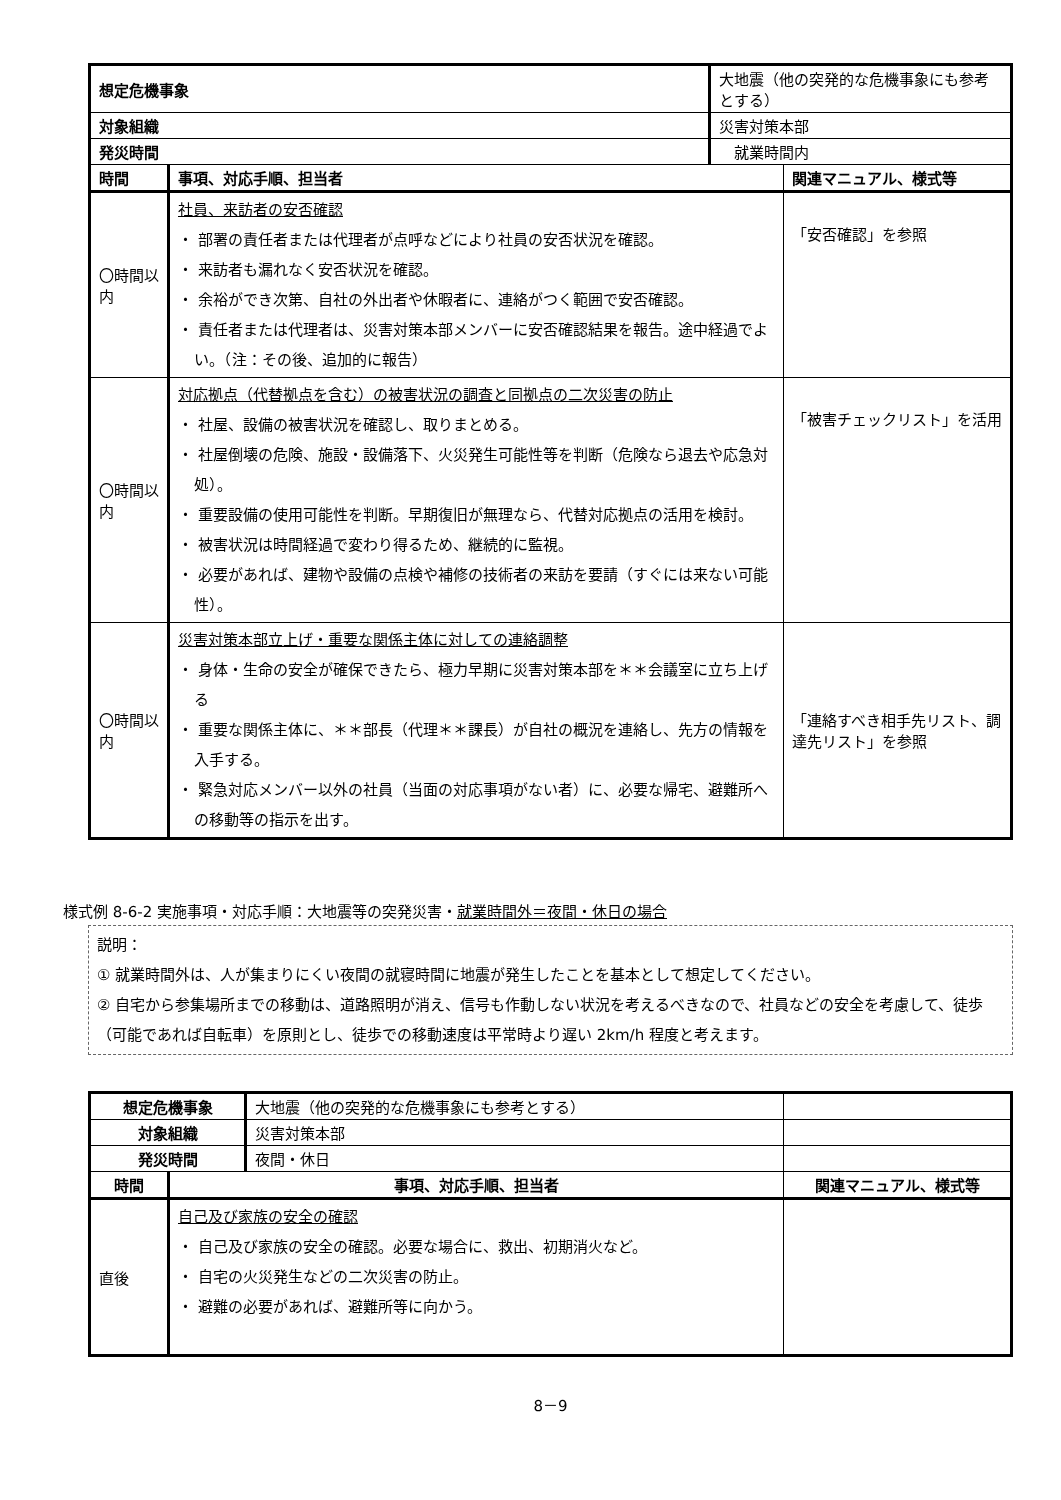| 想定危機事象 | | 大地震（他の突発的な危機事象にも参考とする） | |
| 対象組織 | | 災害対策本部 | |
| 発災時間 | | 就業時間内 | |
| 時間 | 事項、対応手順、担当者 | | 関連マニュアル、様式等 |
| 〇時間以内 | 社員、来訪者の安否確認 ・ 部署の責任者または代理者が点呼などにより社員の安否状況を確認。 ・ 来訪者も漏れなく安否状況を確認。 ・ 余裕ができ次第、自社の外出者や休暇者に、連絡がつく範囲で安否確認。 ・ 責任者または代理者は、災害対策本部メンバーに安否確認結果を報告。途中経過でよい。（注：その後、追加的に報告） | | 「安否確認」を参照 |
| 〇時間以内 | 対応拠点（代替拠点を含む）の被害状況の調査と同拠点の二次災害の防止 ・ 社屋、設備の被害状況を確認し、取りまとめる。 ・ 社屋倒壊の危険、施設・設備落下、火災発生可能性等を判断（危険なら退去や応急対処）。 ・ 重要設備の使用可能性を判断。早期復旧が無理なら、代替対応拠点の活用を検討。 ・ 被害状況は時間経過で変わり得るため、継続的に監視。 ・ 必要があれば、建物や設備の点検や補修の技術者の来訪を要請（すぐには来ない可能性）。 | | 「被害チェックリスト」を活用 |
| 〇時間以内 | 災害対策本部立上げ・重要な関係主体に対しての連絡調整 ・ 身体・生命の安全が確保できたら、極力早期に災害対策本部を＊＊会議室に立ち上げる ・ 重要な関係主体に、＊＊部長（代理＊＊課長）が自社の概況を連絡し、先方の情報を入手する。 ・ 緊急対応メンバー以外の社員（当面の対応事項がない者）に、必要な帰宅、避難所への移動等の指示を出す。 | | 「連絡すべき相手先リスト、調達先リスト」を参照 |
様式例 8-6-2 実施事項・対応手順：大地震等の突発災害・就業時間外＝夜間・休日の場合
説明：
① 就業時間外は、人が集まりにくい夜間の就寝時間に地震が発生したことを基本として想定してください。
② 自宅から参集場所までの移動は、道路照明が消え、信号も作動しない状況を考えるべきなので、社員などの安全を考慮して、徒歩（可能であれば自転車）を原則とし、徒歩での移動速度は平常時より遅い 2km/h 程度と考えます。
| 想定危機事象 | | 大地震（他の突発的な危機事象にも参考とする） | |
| 対象組織 | | 災害対策本部 | |
| 発災時間 | | 夜間・休日 | |
| 時間 | 事項、対応手順、担当者 | | 関連マニュアル、様式等 |
| 直後 | 自己及び家族の安全の確認 ・ 自己及び家族の安全の確認。必要な場合に、救出、初期消火など。 ・ 自宅の火災発生などの二次災害の防止。 ・ 避難の必要があれば、避難所等に向かう。 | | |
8－9